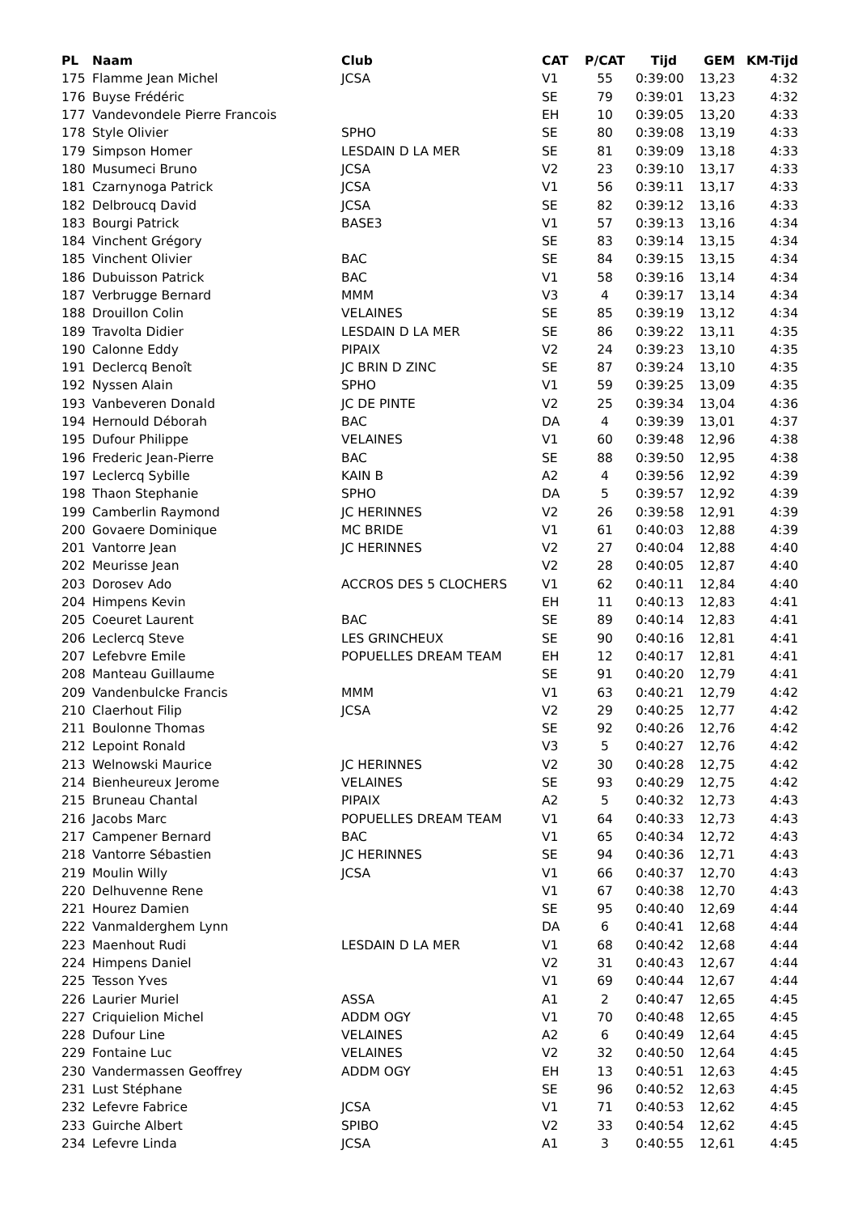| PL | Naam | Club | CAT | P/CAT | Tijd | GEM | KM-Tijd |
| --- | --- | --- | --- | --- | --- | --- | --- |
| 175 | Flamme Jean Michel | JCSA | V1 | 55 | 0:39:00 | 13,23 | 4:32 |
| 176 | Buyse Frédéric | | SE | 79 | 0:39:01 | 13,23 | 4:32 |
| 177 | Vandevondele Pierre Francois | | EH | 10 | 0:39:05 | 13,20 | 4:33 |
| 178 | Style Olivier | SPHO | SE | 80 | 0:39:08 | 13,19 | 4:33 |
| 179 | Simpson Homer | LESDAIN D LA MER | SE | 81 | 0:39:09 | 13,18 | 4:33 |
| 180 | Musumeci Bruno | JCSA | V2 | 23 | 0:39:10 | 13,17 | 4:33 |
| 181 | Czarnynoga Patrick | JCSA | V1 | 56 | 0:39:11 | 13,17 | 4:33 |
| 182 | Delbroucq David | JCSA | SE | 82 | 0:39:12 | 13,16 | 4:33 |
| 183 | Bourgi Patrick | BASE3 | V1 | 57 | 0:39:13 | 13,16 | 4:34 |
| 184 | Vinchent Grégory | | SE | 83 | 0:39:14 | 13,15 | 4:34 |
| 185 | Vinchent Olivier | BAC | SE | 84 | 0:39:15 | 13,15 | 4:34 |
| 186 | Dubuisson Patrick | BAC | V1 | 58 | 0:39:16 | 13,14 | 4:34 |
| 187 | Verbrugge Bernard | MMM | V3 | 4 | 0:39:17 | 13,14 | 4:34 |
| 188 | Drouillon Colin | VELAINES | SE | 85 | 0:39:19 | 13,12 | 4:34 |
| 189 | Travolta Didier | LESDAIN D LA MER | SE | 86 | 0:39:22 | 13,11 | 4:35 |
| 190 | Calonne Eddy | PIPAIX | V2 | 24 | 0:39:23 | 13,10 | 4:35 |
| 191 | Declercq Benoît | JC BRIN D ZINC | SE | 87 | 0:39:24 | 13,10 | 4:35 |
| 192 | Nyssen Alain | SPHO | V1 | 59 | 0:39:25 | 13,09 | 4:35 |
| 193 | Vanbeveren Donald | JC DE PINTE | V2 | 25 | 0:39:34 | 13,04 | 4:36 |
| 194 | Hernould Déborah | BAC | DA | 4 | 0:39:39 | 13,01 | 4:37 |
| 195 | Dufour Philippe | VELAINES | V1 | 60 | 0:39:48 | 12,96 | 4:38 |
| 196 | Frederic Jean-Pierre | BAC | SE | 88 | 0:39:50 | 12,95 | 4:38 |
| 197 | Leclercq Sybille | KAIN B | A2 | 4 | 0:39:56 | 12,92 | 4:39 |
| 198 | Thaon Stephanie | SPHO | DA | 5 | 0:39:57 | 12,92 | 4:39 |
| 199 | Camberlin Raymond | JC HERINNES | V2 | 26 | 0:39:58 | 12,91 | 4:39 |
| 200 | Govaere Dominique | MC BRIDE | V1 | 61 | 0:40:03 | 12,88 | 4:39 |
| 201 | Vantorre Jean | JC HERINNES | V2 | 27 | 0:40:04 | 12,88 | 4:40 |
| 202 | Meurisse Jean | | V2 | 28 | 0:40:05 | 12,87 | 4:40 |
| 203 | Dorosev Ado | ACCROS DES 5 CLOCHERS | V1 | 62 | 0:40:11 | 12,84 | 4:40 |
| 204 | Himpens Kevin | | EH | 11 | 0:40:13 | 12,83 | 4:41 |
| 205 | Coeuret Laurent | BAC | SE | 89 | 0:40:14 | 12,83 | 4:41 |
| 206 | Leclercq Steve | LES GRINCHEUX | SE | 90 | 0:40:16 | 12,81 | 4:41 |
| 207 | Lefebvre Emile | POPUELLES DREAM TEAM | EH | 12 | 0:40:17 | 12,81 | 4:41 |
| 208 | Manteau Guillaume | | SE | 91 | 0:40:20 | 12,79 | 4:41 |
| 209 | Vandenbulcke Francis | MMM | V1 | 63 | 0:40:21 | 12,79 | 4:42 |
| 210 | Claerhout Filip | JCSA | V2 | 29 | 0:40:25 | 12,77 | 4:42 |
| 211 | Boulonne Thomas | | SE | 92 | 0:40:26 | 12,76 | 4:42 |
| 212 | Lepoint Ronald | | V3 | 5 | 0:40:27 | 12,76 | 4:42 |
| 213 | Welnowski Maurice | JC HERINNES | V2 | 30 | 0:40:28 | 12,75 | 4:42 |
| 214 | Bienheureux Jerome | VELAINES | SE | 93 | 0:40:29 | 12,75 | 4:42 |
| 215 | Bruneau Chantal | PIPAIX | A2 | 5 | 0:40:32 | 12,73 | 4:43 |
| 216 | Jacobs Marc | POPUELLES DREAM TEAM | V1 | 64 | 0:40:33 | 12,73 | 4:43 |
| 217 | Campener Bernard | BAC | V1 | 65 | 0:40:34 | 12,72 | 4:43 |
| 218 | Vantorre Sébastien | JC HERINNES | SE | 94 | 0:40:36 | 12,71 | 4:43 |
| 219 | Moulin Willy | JCSA | V1 | 66 | 0:40:37 | 12,70 | 4:43 |
| 220 | Delhuvenne Rene | | V1 | 67 | 0:40:38 | 12,70 | 4:43 |
| 221 | Hourez Damien | | SE | 95 | 0:40:40 | 12,69 | 4:44 |
| 222 | Vanmalderghem Lynn | | DA | 6 | 0:40:41 | 12,68 | 4:44 |
| 223 | Maenhout Rudi | LESDAIN D LA MER | V1 | 68 | 0:40:42 | 12,68 | 4:44 |
| 224 | Himpens Daniel | | V2 | 31 | 0:40:43 | 12,67 | 4:44 |
| 225 | Tesson Yves | | V1 | 69 | 0:40:44 | 12,67 | 4:44 |
| 226 | Laurier Muriel | ASSA | A1 | 2 | 0:40:47 | 12,65 | 4:45 |
| 227 | Criquielion Michel | ADDM OGY | V1 | 70 | 0:40:48 | 12,65 | 4:45 |
| 228 | Dufour Line | VELAINES | A2 | 6 | 0:40:49 | 12,64 | 4:45 |
| 229 | Fontaine Luc | VELAINES | V2 | 32 | 0:40:50 | 12,64 | 4:45 |
| 230 | Vandermassen Geoffrey | ADDM OGY | EH | 13 | 0:40:51 | 12,63 | 4:45 |
| 231 | Lust Stéphane | | SE | 96 | 0:40:52 | 12,63 | 4:45 |
| 232 | Lefevre Fabrice | JCSA | V1 | 71 | 0:40:53 | 12,62 | 4:45 |
| 233 | Guirche Albert | SPIBO | V2 | 33 | 0:40:54 | 12,62 | 4:45 |
| 234 | Lefevre Linda | JCSA | A1 | 3 | 0:40:55 | 12,61 | 4:45 |